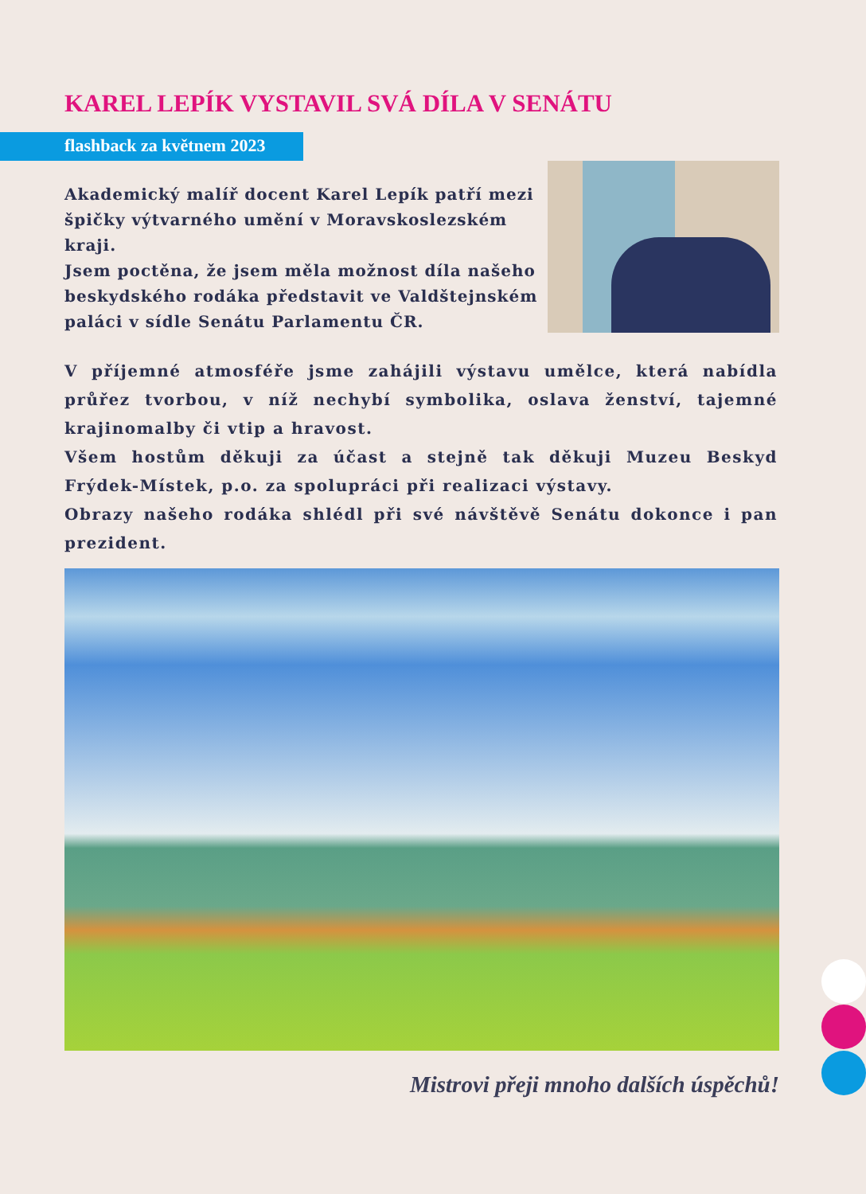KAREL LEPÍK VYSTAVIL SVÁ DÍLA V SENÁTU
flashback za květnem 2023
Akademický malíř docent Karel Lepík patří mezi špičky výtvarného umění v Moravskoslezském kraji.
Jsem poctěna, že jsem měla možnost díla našeho beskydského rodáka představit ve Valdštejnském paláci v sídle Senátu Parlamentu ČR.
V příjemné atmosféře jsme zahájili výstavu umělce, která nabídla průřez tvorbou, v níž nechybí symbolika, oslava ženství, tajemné krajinomalby či vtip a hravost.
Všem hostům děkuji za účast a stejně tak děkuji Muzeu Beskyd Frýdek-Místek, p.o. za spolupráci při realizaci výstavy.
Obrazy našeho rodáka shlédl při své návštěvě Senátu dokonce i pan prezident.
Mistrovi přeji mnoho dalších úspěchů!